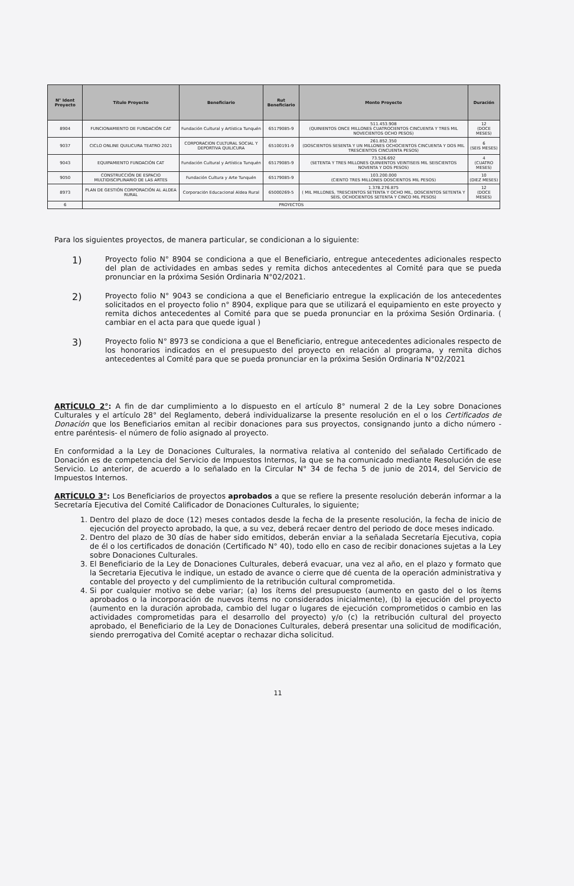| N° Ident Proyecto | Título Proyecto | Beneficiario | Rut Beneficiario | Monto Proyecto | Duración |
| --- | --- | --- | --- | --- | --- |
| 8904 | FUNCIONAMIENTO DE FUNDACIÓN CAT | Fundación Cultural y Artística Tunquén | 65179085-9 | 511.453.908 (QUINIENTOS ONCE MILLONES CUATROCIENTOS CINCUENTA Y TRES MIL NOVECIENTOS OCHO PESOS) | 12 (DOCE MESES) |
| 9037 | CICLO ONLINE QUILICURA TEATRO 2021 | CORPORACION CULTURAL SOCIAL Y DEPORTIVA QUILICURA | 65100191-9 | 261.852.350 (DOSCIENTOS SESENTA Y UN MILLONES OCHOCIENTOS CINCUENTA Y DOS MIL TRESCIENTOS CINCUENTA PESOS) | 6 (SEIS MESES) |
| 9043 | EQUIPAMIENTO FUNDACIÓN CAT | Fundación Cultural y Artística Tunquén | 65179085-9 | 73.526.692 (SETENTA Y TRES MILLONES QUINIENTOS VEINTISEIS MIL SEISCIENTOS NOVENTA Y DOS PESOS) | 4 (CUATRO MESES) |
| 9050 | CONSTRUCCIÓN DE ESPACIO MULTIDISCIPLINARIO DE LAS ARTES | Fundación Cultura y Arte Tunquén | 65179085-9 | 103.200.000 (CIENTO TRES MILLONES DOSCIENTOS MIL PESOS) | 10 (DIEZ MESES) |
| 8973 | PLAN DE GESTIÓN CORPORACIÓN AL ALDEA RURAL | Corporación Educacional Aldea Rural | 65000269-5 | 1.378.276.875 ( MIL MILLONES, TRESCIENTOS SETENTA Y OCHO MIL, DOSCIENTOS SETENTA Y SEIS, OCHOCIENTOS SETENTA Y CINCO MIL PESOS) | 12 (DOCE MESES) |
| 6 | PROYECTOS | | | | |
Para los siguientes proyectos, de manera particular, se condicionan a lo siguiente:
1)
Proyecto folio N° 8904 se condiciona a que el Beneficiario, entregue antecedentes adicionales respecto del plan de actividades en ambas sedes y remita dichos antecedentes al Comité para que se pueda pronunciar en la próxima Sesión Ordinaria N°02/2021.
2)
Proyecto folio N° 9043 se condiciona a que el Beneficiario entregue la explicación de los antecedentes solicitados en el proyecto folio n° 8904, explique para que se utilizará el equipamiento en este proyecto y remita dichos antecedentes al Comité para que se pueda pronunciar en la próxima Sesión Ordinaria. ( cambiar en el acta para que quede igual )
3)
Proyecto folio N° 8973 se condiciona a que el Beneficiario, entregue antecedentes adicionales respecto de los honorarios indicados en el presupuesto del proyecto en relación al programa, y remita dichos antecedentes al Comité para que se pueda pronunciar en la próxima Sesión Ordinaria N°02/2021
ARTÍCULO 2°: A fin de dar cumplimiento a lo dispuesto en el artículo 8° numeral 2 de la Ley sobre Donaciones Culturales y el artículo 28° del Reglamento, deberá individualizarse la presente resolución en el o los Certificados de Donación que los Beneficiarios emitan al recibir donaciones para sus proyectos, consignando junto a dicho número -entre paréntesis- el número de folio asignado al proyecto.
En conformidad a la Ley de Donaciones Culturales, la normativa relativa al contenido del señalado Certificado de Donación es de competencia del Servicio de Impuestos Internos, la que se ha comunicado mediante Resolución de ese Servicio. Lo anterior, de acuerdo a lo señalado en la Circular N° 34 de fecha 5 de junio de 2014, del Servicio de Impuestos Internos.
ARTÍCULO 3°: Los Beneficiarios de proyectos aprobados a que se refiere la presente resolución deberán informar a la Secretaría Ejecutiva del Comité Calificador de Donaciones Culturales, lo siguiente;
1. Dentro del plazo de doce (12) meses contados desde la fecha de la presente resolución, la fecha de inicio de ejecución del proyecto aprobado, la que, a su vez, deberá recaer dentro del periodo de doce meses indicado.
2. Dentro del plazo de 30 días de haber sido emitidos, deberán enviar a la señalada Secretaría Ejecutiva, copia de él o los certificados de donación (Certificado N° 40), todo ello en caso de recibir donaciones sujetas a la Ley sobre Donaciones Culturales.
3. El Beneficiario de la Ley de Donaciones Culturales, deberá evacuar, una vez al año, en el plazo y formato que la Secretaria Ejecutiva le indique, un estado de avance o cierre que dé cuenta de la operación administrativa y contable del proyecto y del cumplimiento de la retribución cultural comprometida.
4. Si por cualquier motivo se debe variar; (a) los ítems del presupuesto (aumento en gasto del o los ítems aprobados o la incorporación de nuevos ítems no considerados inicialmente), (b) la ejecución del proyecto (aumento en la duración aprobada, cambio del lugar o lugares de ejecución comprometidos o cambio en las actividades comprometidas para el desarrollo del proyecto) y/o (c) la retribución cultural del proyecto aprobado, el Beneficiario de la Ley de Donaciones Culturales, deberá presentar una solicitud de modificación, siendo prerrogativa del Comité aceptar o rechazar dicha solicitud.
11